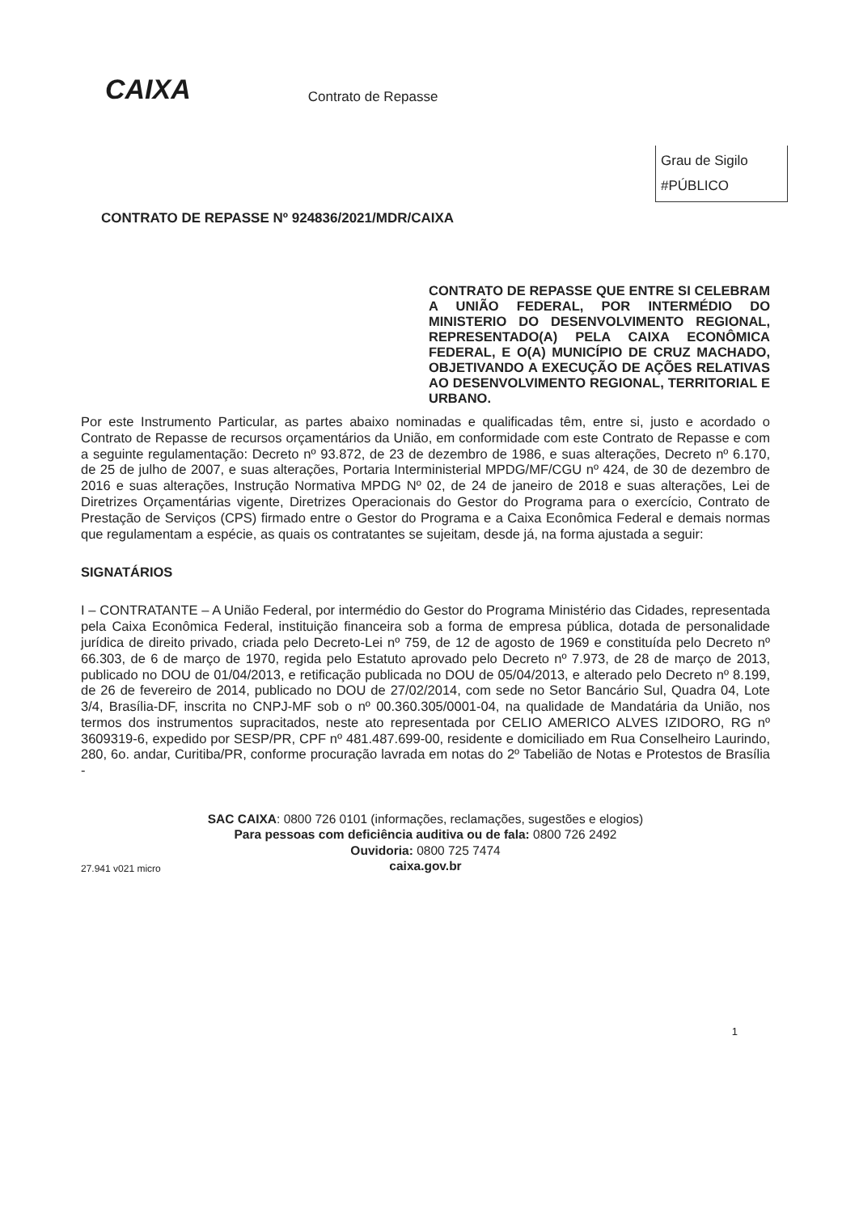CAIXA Contrato de Repasse
Grau de Sigilo
#PÚBLICO
CONTRATO DE REPASSE Nº 924836/2021/MDR/CAIXA
CONTRATO DE REPASSE QUE ENTRE SI CELEBRAM A UNIÃO FEDERAL, POR INTERMÉDIO DO MINISTERIO DO DESENVOLVIMENTO REGIONAL, REPRESENTADO(A) PELA CAIXA ECONÔMICA FEDERAL, E O(A) MUNICÍPIO DE CRUZ MACHADO, OBJETIVANDO A EXECUÇÃO DE AÇÕES RELATIVAS AO DESENVOLVIMENTO REGIONAL, TERRITORIAL E URBANO.
Por este Instrumento Particular, as partes abaixo nominadas e qualificadas têm, entre si, justo e acordado o Contrato de Repasse de recursos orçamentários da União, em conformidade com este Contrato de Repasse e com a seguinte regulamentação: Decreto nº 93.872, de 23 de dezembro de 1986, e suas alterações, Decreto nº 6.170, de 25 de julho de 2007, e suas alterações, Portaria Interministerial MPDG/MF/CGU nº 424, de 30 de dezembro de 2016 e suas alterações, Instrução Normativa MPDG Nº 02, de 24 de janeiro de 2018 e suas alterações, Lei de Diretrizes Orçamentárias vigente, Diretrizes Operacionais do Gestor do Programa para o exercício, Contrato de Prestação de Serviços (CPS) firmado entre o Gestor do Programa e a Caixa Econômica Federal e demais normas que regulamentam a espécie, as quais os contratantes se sujeitam, desde já, na forma ajustada a seguir:
SIGNATÁRIOS
I – CONTRATANTE – A União Federal, por intermédio do Gestor do Programa Ministério das Cidades, representada pela Caixa Econômica Federal, instituição financeira sob a forma de empresa pública, dotada de personalidade jurídica de direito privado, criada pelo Decreto-Lei nº 759, de 12 de agosto de 1969 e constituída pelo Decreto nº 66.303, de 6 de março de 1970, regida pelo Estatuto aprovado pelo Decreto nº 7.973, de 28 de março de 2013, publicado no DOU de 01/04/2013, e retificação publicada no DOU de 05/04/2013, e alterado pelo Decreto nº 8.199, de 26 de fevereiro de 2014, publicado no DOU de 27/02/2014, com sede no Setor Bancário Sul, Quadra 04, Lote 3/4, Brasília-DF, inscrita no CNPJ-MF sob o nº 00.360.305/0001-04, na qualidade de Mandatária da União, nos termos dos instrumentos supracitados, neste ato representada por CELIO AMERICO ALVES IZIDORO, RG nº 3609319-6, expedido por SESP/PR, CPF nº 481.487.699-00, residente e domiciliado em Rua Conselheiro Laurindo, 280, 6o. andar, Curitiba/PR, conforme procuração lavrada em notas do 2º Tabelião de Notas e Protestos de Brasília -
SAC CAIXA: 0800 726 0101 (informações, reclamações, sugestões e elogios)
Para pessoas com deficiência auditiva ou de fala: 0800 726 2492
Ouvidoria: 0800 725 7474
caixa.gov.br
27.941 v021 micro
1